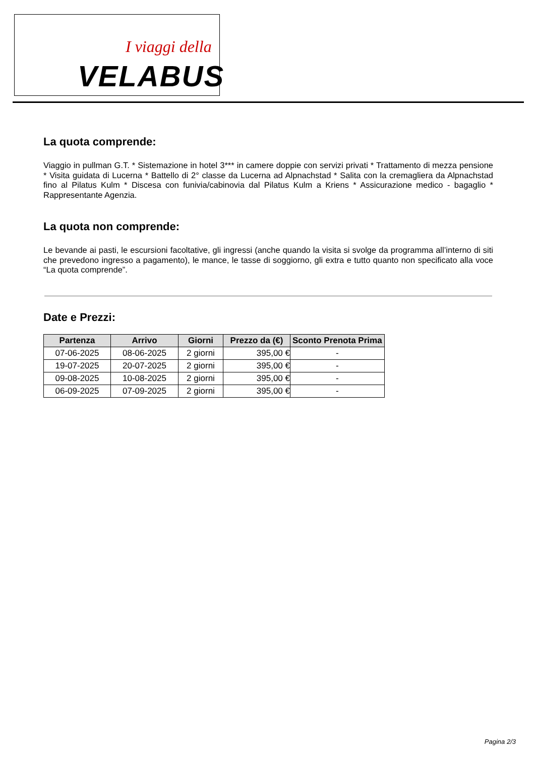I viaggi della
VELABUS
La quota comprende:
Viaggio in pullman G.T. * Sistemazione in hotel 3*** in camere doppie con servizi privati * Trattamento di mezza pensione * Visita guidata di Lucerna * Battello di 2° classe da Lucerna ad Alpnachstad * Salita con la cremagliera da Alpnachstad fino al Pilatus Kulm * Discesa con funivia/cabinovia dal Pilatus Kulm a Kriens * Assicurazione medico - bagaglio * Rappresentante Agenzia.
La quota non comprende:
Le bevande ai pasti, le escursioni facoltative, gli ingressi (anche quando la visita si svolge da programma all’interno di siti che prevedono ingresso a pagamento), le mance, le tasse di soggiorno, gli extra e tutto quanto non specificato alla voce “La quota comprende”.
Date e Prezzi:
| Partenza | Arrivo | Giorni | Prezzo da (€) | Sconto Prenota Prima |
| --- | --- | --- | --- | --- |
| 07-06-2025 | 08-06-2025 | 2 giorni | 395,00 € | - |
| 19-07-2025 | 20-07-2025 | 2 giorni | 395,00 € | - |
| 09-08-2025 | 10-08-2025 | 2 giorni | 395,00 € | - |
| 06-09-2025 | 07-09-2025 | 2 giorni | 395,00 € | - |
Pagina 2/3